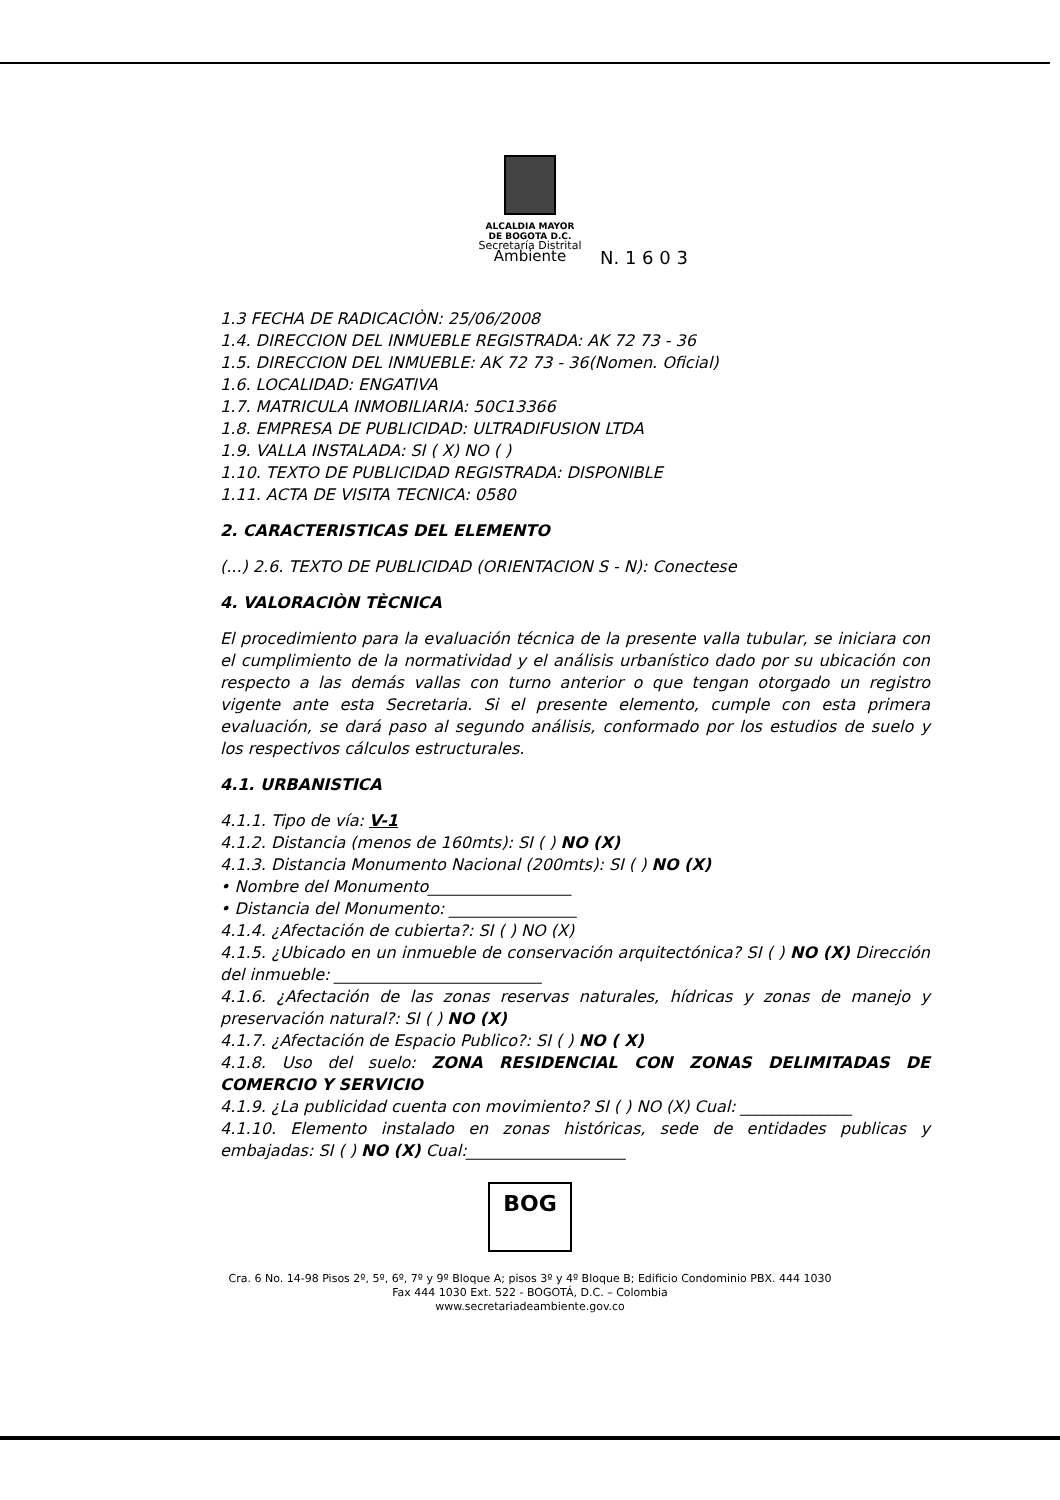ALCALDIA MAYOR
DE BOGOTA D.C.
Secretaría Distrital
Ambiente
N. 1 6 0 3
1.3 FECHA DE RADICACIÒN: 25/06/2008
1.4. DIRECCION DEL INMUEBLE REGISTRADA: AK 72 73 - 36
1.5. DIRECCION DEL INMUEBLE: AK 72 73 - 36(Nomen. Oficial)
1.6. LOCALIDAD: ENGATIVA
1.7. MATRICULA INMOBILIARIA: 50C13366
1.8. EMPRESA DE PUBLICIDAD: ULTRADIFUSION LTDA
1.9. VALLA INSTALADA: SI ( X) NO ( )
1.10. TEXTO DE PUBLICIDAD REGISTRADA: DISPONIBLE
1.11. ACTA DE VISITA TECNICA: 0580
2. CARACTERISTICAS DEL ELEMENTO
(...) 2.6. TEXTO DE PUBLICIDAD (ORIENTACION S - N): Conectese
4. VALORACIÒN TÈCNICA
El procedimiento para la evaluación técnica de la presente valla tubular, se iniciara con el cumplimiento de la normatividad y el análisis urbanístico dado por su ubicación con respecto a las demás vallas con turno anterior o que tengan otorgado un registro vigente ante esta Secretaria. Si el presente elemento, cumple con esta primera evaluación, se dará paso al segundo análisis, conformado por los estudios de suelo y los respectivos cálculos estructurales.
4.1. URBANISTICA
4.1.1. Tipo de vía: V-1
4.1.2. Distancia (menos de 160mts): SI ( ) NO (X)
4.1.3. Distancia Monumento Nacional (200mts): SI ( ) NO (X)
• Nombre del Monumento__________________
• Distancia del Monumento: ________________
4.1.4. ¿Afectación de cubierta?: SI ( ) NO (X)
4.1.5. ¿Ubicado en un inmueble de conservación arquitectónica? SI ( ) NO (X) Dirección del inmueble: __________________________
4.1.6. ¿Afectación de las zonas reservas naturales, hídricas y zonas de manejo y preservación natural?: SI ( ) NO (X)
4.1.7. ¿Afectación de Espacio Publico?: SI ( ) NO ( X)
4.1.8. Uso del suelo: ZONA RESIDENCIAL CON ZONAS DELIMITADAS DE COMERCIO Y SERVICIO
4.1.9. ¿La publicidad cuenta con movimiento? SI ( ) NO (X) Cual: ______________
4.1.10. Elemento instalado en zonas históricas, sede de entidades publicas y embajadas: SI ( ) NO (X) Cual:____________________
BOG
Cra. 6 No. 14-98 Pisos 2º, 5º, 6º, 7º y 9º Bloque A; pisos 3º y 4º Bloque B; Edificio Condominio PBX. 444 1030
Fax 444 1030 Ext. 522 - BOGOTÁ, D.C. – Colombia
www.secretariadeambiente.gov.co